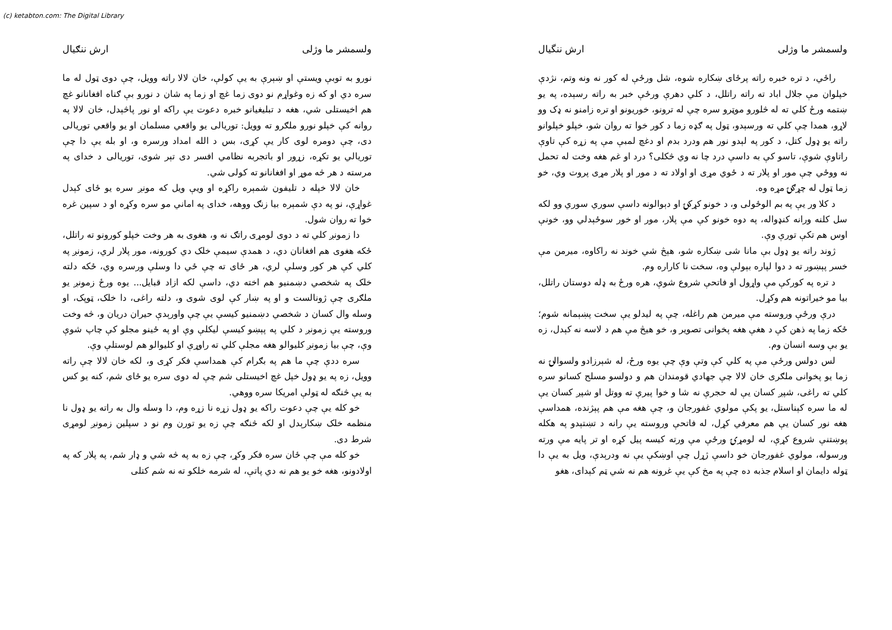(c) ketabton.com: The Digital Library
ولسمشر ما وژلی ارش ننگیال
راځي، د تره خبره راته پرځای ښکاره شوه، شل ورځې له کور نه ونه وتم، نژدې خپلوان مې جلال اباد ته راته راتلل، د کلي دهرې ورځې خبر به راته رسېده، په یو ښتمه ورځ کلي ته له څلورو موټرو سره چې له ترونو، خوریونو او تره زامنو نه ډک وو لاړو، همدا چې کلي ته ورسېدو، ټول په ګډه زما د کور خوا ته روان شو، خپلو خپلوانو راته یو ډول کتل، د کور په لېدو نور هم ودرد بدم او دغچ لمبې مې په زړه کې تاوې راتاوې شوې، تاسو کې به داسې درد چا نه وي څکلی؟ درد او غم هغه وخت له تحمل نه ووځي چې مور او پلار ته د ځوي مړی او اولاد ته د مور او پلار مړی پروت وي، خو زما ټول له چړګۍ مړه وه.
د کلا ور یې په بم الوځولی و، د خونو کړکۍ او دېوالونه داسې سوري سوري وو لکه سل کلنه ورانه کنډواله، په دوه خونو کې مې پلار، مور او خور سوځېدلي وو، خونې اوس هم تکې تورې وې.
ژوند راته یو ډول بې مانا شی ښکاره شو، هېڅ شي خوند نه راکاوه، میرمن مې خسر پېښور ته د دوا لپاره بېولې وه، سخت نا کاراره وم.
د تره په کورکې مې واړول او فاتحې شروع شوې، هره ورځ به ډله دوستان راتلل، بیا مو خیراتونه هم وکړل.
درې ورځې وروسته مې میرمن هم راغله، چې په لیدلو یې سخت پښېمانه شوم؛ ځکه زما په ذهن کې د هغې هغه پخوانی تصویر و، خو هیڅ مې هم د لاسه نه کېدل، زه یو بې وسه انسان وم.
لس دولس ورځې مې په کلي کې وتې وې چې یوه ورځ، له شېرزادو ولسوالۍ نه زما یو پخوانی ملګری خان لالا چې جهادي قومندان هم و دولسو مسلح کسانو سره کلي ته راغی، شپږ کسان یې له حجرې نه شا و خوا پیرې ته ووتل او شپږ کسان یې له ما سره کېناستل، یو پکې مولوي غفورجان و، چې هغه مې هم پېژنده، همداسې هغه نور کسان یې هم معرفي کړل، له فاتحې وروسته یې رانه د تښتېدو په هکله پوښتنې شروع کړې، له لومړۍ ورځې مې ورته کیسه پیل کړه او تر پایه مې ورته ورسوله، مولوي غفورجان خو داسې ژړل چې اوښکې یې نه ودرېدې، ویل به یې دا ټوله دایمان او اسلام جذبه ده چې په مخ کې یې غرونه هم نه شي ټم کېدای، هغو
ولسمشر ما وژلی ارش ننګیال
نورو به توبې ویستې او ښېرې به یې کولې، خان لالا راته وویل، چې دوی ټول له ما سره دي او که زه وغواړم نو دوی زما غچ او زما په شان د نورو بې ګناه افغانانو غچ هم اخیستلی شي، هغه د تبلیغیانو خبره دعوت یې راکه او نور پاڅېدل، خان لالا په روانه کې خپلو نورو ملګرو ته وویل: توریالی یو واقعي مسلمان او یو واقعي توریالی دی، چې دومره لوی کار یې کړی، بس د الله امداد ورسره و، او بله یې دا چې توریالي یو تکړه، زړور او باتجربه نظامي افسر دی تېر شوی، توریالی د خدای په مرسته د هر څه موړ او افغانانو ته کولی شي.
خان لالا خپله د تلیفون شمېره راکړه او ویې ویل که مونږ سره یو ځای کېدل غواړې، نو په دې شمېره بیا زنګ ووهه، خدای په اماني مو سره وکړه او د سپین غره خوا ته روان شول.
دا زمونږ کلي ته د دوی لومړی راتګ نه و، هغوی به هر وخت خپلو کورونو ته راتلل، ځکه هغوی هم افغانان دي، د همدې سیمې خلک دي کورونه، مور پلار لري، زمونږ په کلي کې هر کور وسلې لري، هر ځای ته چې ځي دا وسلې ورسره وي، ځکه دلته خلک په شخصي دښمنیو هم اخته دي، داسې لکه ازاد قبایل... یوه ورځ زمونږ یو ملګری چې ژونالست و او په ښار کې لوی شوی و، دلته راغی، دا خلک، ټوپک، او وسله وال کسان د شخصي دښمنیو کیسې یې چې واورېدې حیران دریان و، څه وخت وروسته یې زمونږ د کلي په پېښو کیسې لیکلې وې او په ځینو مجلو کې چاپ شوې وې، چې بیا زمونږ کلیوالو هغه مجلې کلي ته راوړې او کلیوالو هم لوستلې وې.
سره ددې چې ما هم په بګرام کې همداسې فکر کړی و، لکه خان لالا چې راته وویل، زه په یو ډول خپل غچ اخیستلی شم چې له دوی سره یو ځای شم، کنه یو کس به یې څنګه له ټولې امریکا سره ووهي.
خو کله یې چې دعوت راکه یو ډول زړه نا زړه وم، دا وسله وال به راته یو ډول نا منظمه خلک ښکارېدل او لکه څنګه چې زه یو تورن وم نو د سپلین زمونږ لومړی شرط دی.
خو کله مې چې ځان سره فکر وکړ، چې زه به په څه شي و ډار شم، په پلار که په اولادونو، هغه خو یو هم نه دي پاتې، له شرمه خلکو ته نه شم کتلی